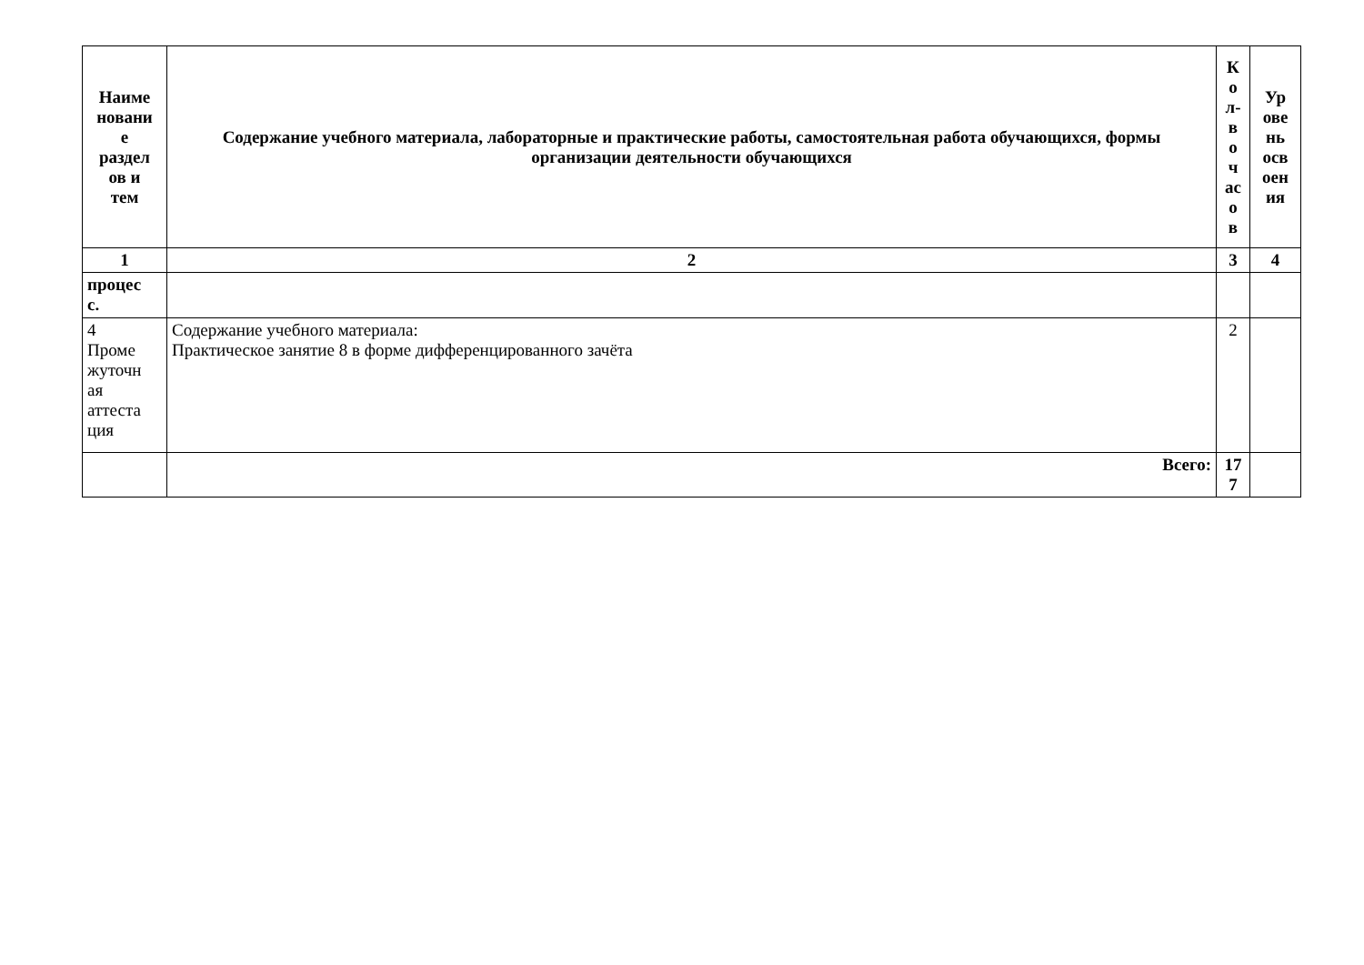| Наиме новани е раздел ов и тем | Содержание учебного материала, лабораторные и практические работы, самостоятельная работа обучающихся, формы организации деятельности обучающихся | К о л- в о ч ас о в | Ур ове нь осв оен ия |
| --- | --- | --- | --- |
| 1 | 2 | 3 | 4 |
| процес с. | | | |
| 4 Проме жуточн ая аттеста ция | Содержание учебного материала: Практическое занятие 8 в форме дифференцированного зачёта | 2 | |
| | Всего: | 17 7 | |